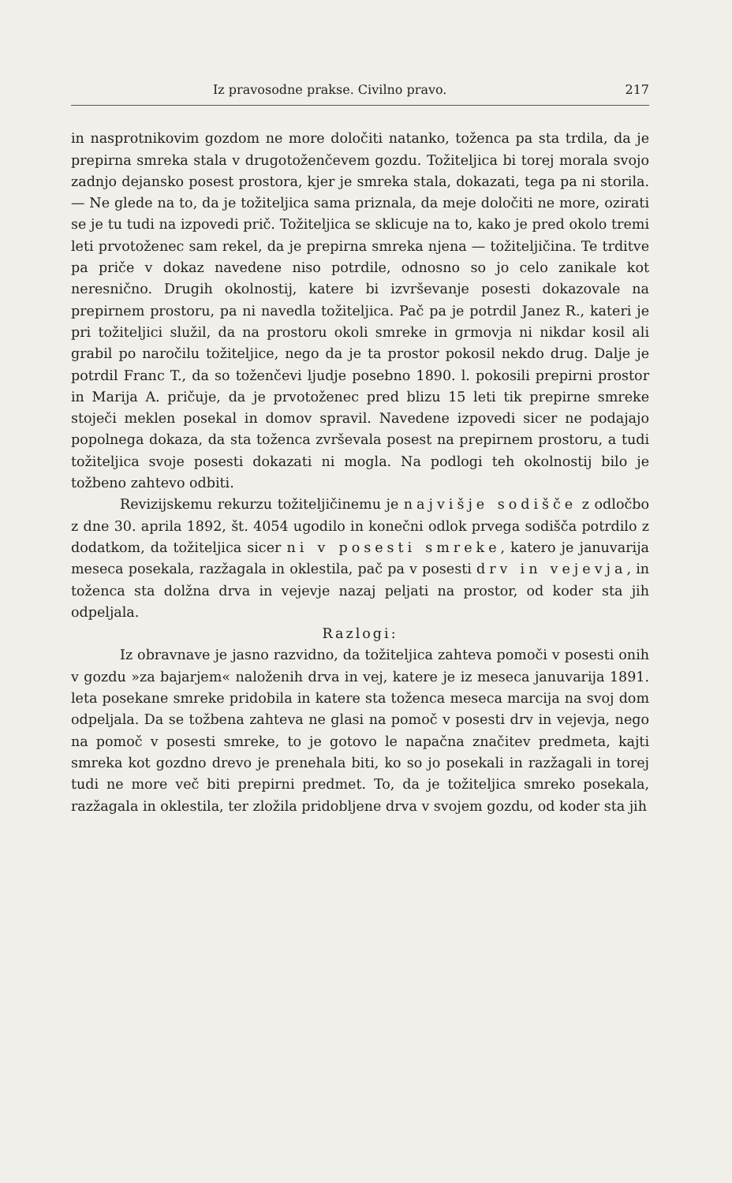Iz pravosodne prakse. Civilno pravo. 217
in nasprotnikovim gozdom ne more določiti natanko, toženca pa sta trdila, da je prepirna smreka stala v drugotoženčevem gozdu. Tožiteljica bi torej morala svojo zadnjo dejansko posest prostora, kjer je smreka stala, dokazati, tega pa ni storila. — Ne glede na to, da je tožiteljica sama priznala, da meje določiti ne more, ozirati se je tu tudi na izpovedi prič. Tožiteljica se sklicuje na to, kako je pred okolo tremi leti prvotoženec sam rekel, da je prepirna smreka njena — tožiteljičina. Te trditve pa priče v dokaz navedene niso potrdile, odnosno so jo celo zanikale kot neresnično. Drugih okolnostij, katere bi izvrševanje posesti dokazovale na prepirnem prostoru, pa ni navedla tožiteljica. Pač pa je potrdil Janez R., kateri je pri tožiteljici služil, da na prostoru okoli smreke in grmovja ni nikdar kosil ali grabil po naročilu tožiteljice, nego da je ta prostor pokosil nekdo drug. Dalje je potrdil Franc T., da so tožen­čevi ljudje posebno 1890. l. pokosili prepirni prostor in Marija A. pričuje, da je prvotoženec pred blizu 15 leti tik prepirne smreke stoječi meklen posekal in domov spravil. Navedene izpovedi sicer ne podajajo popolnega dokaza, da sta toženca zvrševala posest na prepirnem prostoru, a tudi tožiteljica svoje posesti dokazati ni mogla. Na podlogi teh okolnostij bilo je tožbeno zahtevo odbiti.
Revizijskemu rekurzu tožiteljičinemu je najvišje sodišče z odločbo z dne 30. aprila 1892, št. 4054 ugodilo in konečni odlok prvega sodišča potrdilo z dodatkom, da tožiteljica sicer ni v posesti smreke, katero je januvarija meseca posekala, razžagala in oklestila, pač pa v posesti drv in vejevja, in toženca sta dolžna drva in vejevje nazaj peljati na prostor, od koder sta jih odpeljala.
Razlogi:
Iz obravnave je jasno razvidno, da tožiteljica zahteva pomoči v posesti onih v gozdu »za bajarjem« naloženih drva in vej, katere je iz meseca januvarija 1891. leta posekane smreke pridobila in katere sta toženca meseca marcija na svoj dom odpeljala. Da se tožbena zahteva ne glasi na pomoč v posesti drv in vejevja, nego na pomoč v posesti smreke, to je gotovo le napačna značitev predmeta, kajti smreka kot gozdno drevo je prenehala biti, ko so jo posekali in razžagali in torej tudi ne more več biti prepirni predmet. To, da je tožiteljica smreko posekala, razžagala in oklestila, ter zložila pridobljene drva v svojem gozdu, od koder sta jih